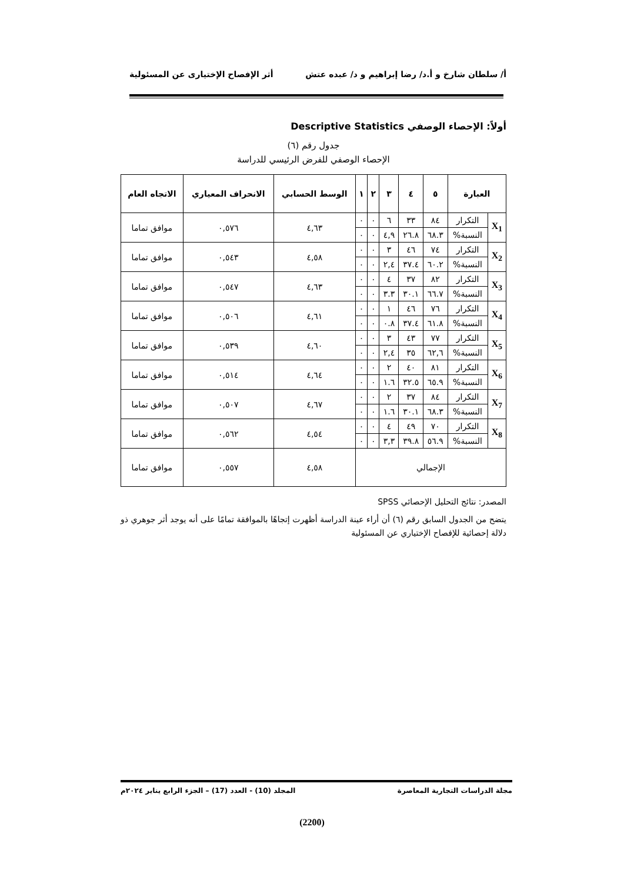أ/ سلطان شارخ و أ.د/ رضا إبراهيم و د/ عبده عتش أثر الإفصاح الإختيارى عن المسئولية
أولاً: الإحصاء الوصفي Descriptive Statistics
جدول رقم (٦)
الإحصاء الوصفي للفرض الرئيسي للدراسة
| العبارة | | ٥ | ٤ | ٣ | ٢ | ١ | الوسط الحسابي | الانحراف المعياري | الاتجاه العام |
| --- | --- | --- | --- | --- | --- | --- | --- | --- | --- |
| X<sub>1</sub> | التكرار | ٨٤ | ٣٣ | ٦ | ٠ | ٠ | ٤,٦٣ | ٠,٥٧٦ | موافق تماما |
| | النسبة% | ٦٨.٣ | ٢٦.٨ | ٤,٩ | ٠ | ٠ | | | |
| X<sub>2</sub> | التكرار | ٧٤ | ٤٦ | ٣ | ٠ | ٠ | ٤,٥٨ | ٠,٥٤٣ | موافق تماما |
| | النسبة% | ٦٠.٢ | ٣٧.٤ | ٢,٤ | ٠ | ٠ | | | |
| X<sub>3</sub> | التكرار | ٨٢ | ٣٧ | ٤ | ٠ | ٠ | ٤,٦٣ | ٠,٥٤٧ | موافق تماما |
| | النسبة% | ٦٦.٧ | ٣٠.١ | ٣.٣ | ٠ | ٠ | | | |
| X<sub>4</sub> | التكرار | ٧٦ | ٤٦ | ١ | ٠ | ٠ | ٤,٦١ | ٠,٥٠٦ | موافق تماما |
| | النسبة% | ٦١.٨ | ٣٧.٤ | ٠.٨ | ٠ | ٠ | | | |
| X<sub>5</sub> | التكرار | ٧٧ | ٤٣ | ٣ | ٠ | ٠ | ٤,٦٠ | ٠,٥٣٩ | موافق تماما |
| | النسبة% | ٦٢,٦ | ٣٥ | ٢,٤ | ٠ | ٠ | | | |
| X<sub>6</sub> | التكرار | ٨١ | ٤٠ | ٢ | ٠ | ٠ | ٤,٦٤ | ٠,٥١٤ | موافق تماما |
| | النسبة% | ٦٥.٩ | ٣٢.٥ | ١.٦ | ٠ | ٠ | | | |
| X<sub>7</sub> | التكرار | ٨٤ | ٣٧ | ٢ | ٠ | ٠ | ٤,٦٧ | ٠,٥٠٧ | موافق تماما |
| | النسبة% | ٦٨.٣ | ٣٠.١ | ١.٦ | ٠ | ٠ | | | |
| X<sub>8</sub> | التكرار | ٧٠ | ٤٩ | ٤ | ٠ | ٠ | ٤,٥٤ | ٠,٥٦٢ | موافق تماما |
| | النسبة% | ٥٦.٩ | ٣٩.٨ | ٣,٣ | ٠ | ٠ | | | |
| الإجمالي | | | | | | | ٤,٥٨ | ٠,٥٥٧ | موافق تماما |
المصدر: نتائج التحليل الإحصائي SPSS
يتضح من الجدول السابق رقم (٦) أن أراء عينة الدراسة أظهرت إتجاهًا بالموافقة تمامًا على أنه يوجد أثر جوهري ذو دلالة إحصائية للإفصاح الإختياري عن المسئولية
مجلة الدراسات التجارية المعاصرة المجلد (10) - العدد (17) – الجزء الرابع يناير ٢٠٢٤م
(2200)